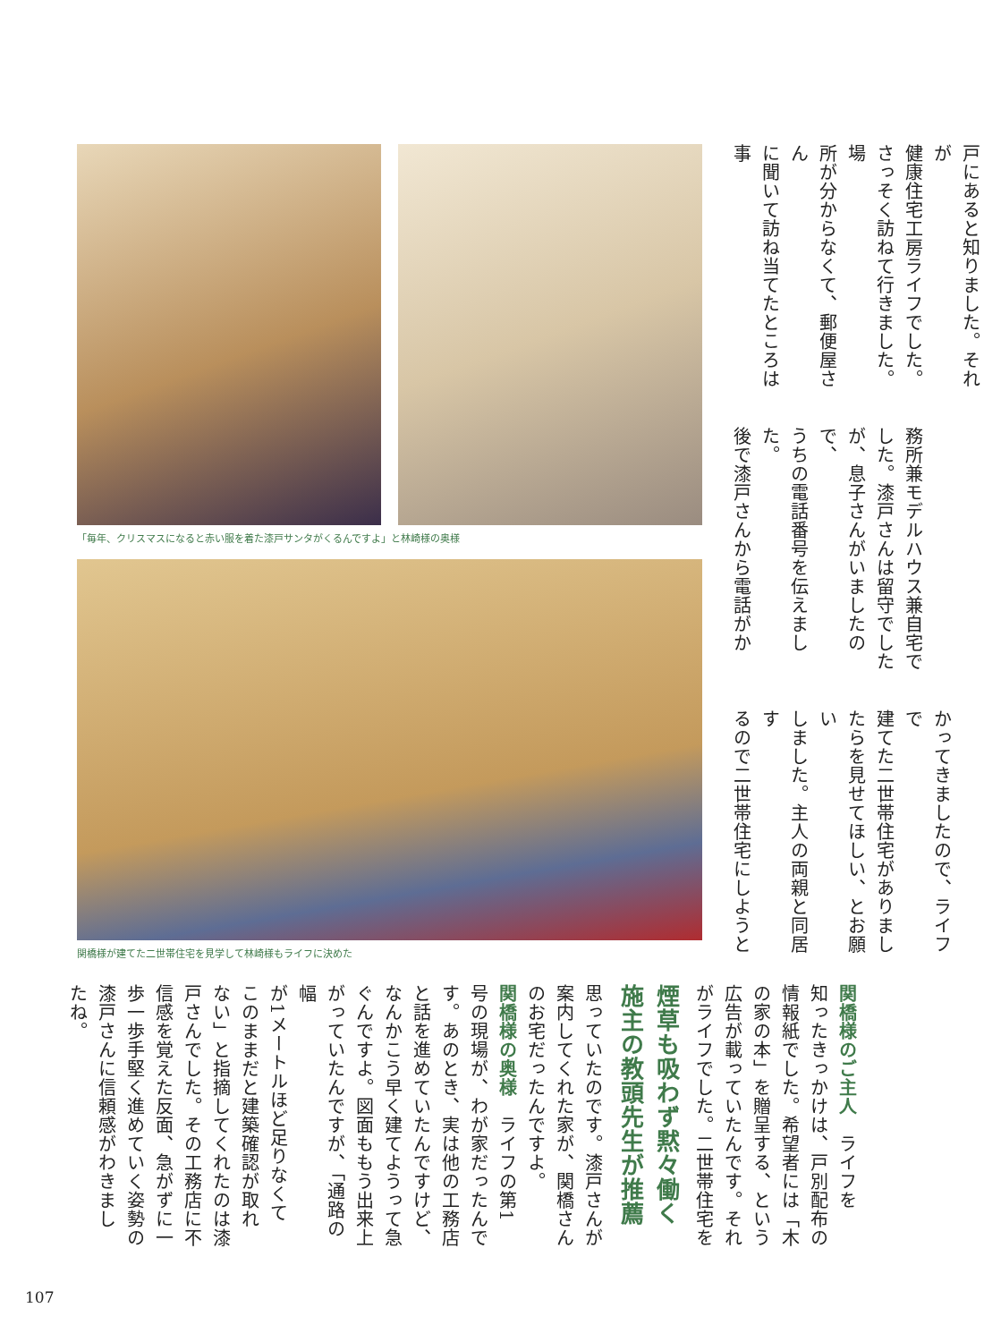「毎年、クリスマスになると赤い服を着た漆戸サンタがくるんですよ」と林崎様の奥様
関橋様が建てた二世帯住宅を見学して林崎様もライフに決めた
戸にあると知りました。それが
健康住宅工房ライフでした。
さっそく訪ねて行きました。場
所が分からなくて、郵便屋さん
に聞いて訪ね当てたところは事
務所兼モデルハウス兼自宅で
した。漆戸さんは留守でした
が、息子さんがいましたので、
うちの電話番号を伝えました。
後で漆戸さんから電話がか
かってきましたので、ライフで
建てた二世帯住宅がありまし
たらを見せてほしい、とお願い
しました。主人の両親と同居す
るので二世帯住宅にしようと
思っていたのです。漆戸さんが
案内してくれた家が、関橋さん
のお宅だったんですよ。
関橋様の奥様　ライフの第1
号の現場が、わが家だったんで
す。あのとき、実は他の工務店
と話を進めていたんですけど、
なんかこう早く建てようって急
ぐんですよ。図面ももう出来上
がっていたんですが、「通路の幅
が1メートルほど足りなくて
このままだと建築確認が取れ
ない」と指摘してくれたのは漆
戸さんでした。その工務店に不
信感を覚えた反面、急がずに一
歩一歩手堅く進めていく姿勢の
漆戸さんに信頼感がわきまし
たね。
煙草も吸わず黙々働く
施主の教頭先生が推薦
関橋様のご主人　ライフを
知ったきっかけは、戸別配布の
情報紙でした。希望者には「木
の家の本」を贈呈する、という
広告が載っていたんです。それ
がライフでした。二世帯住宅を
107